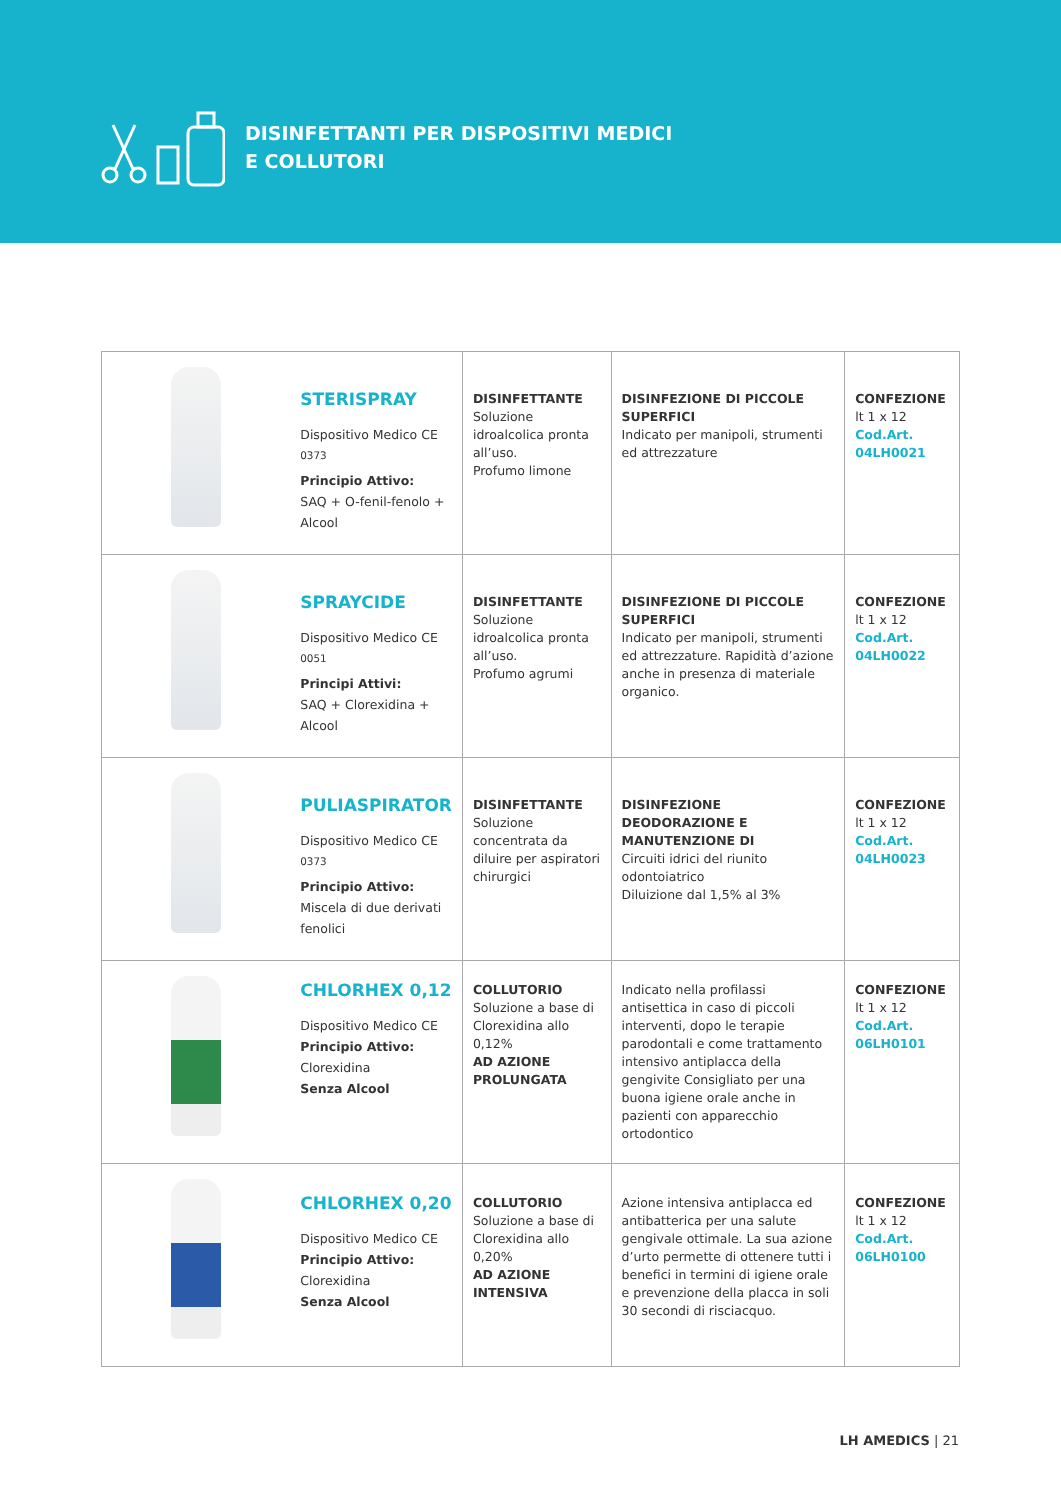DISINFETTANTI PER DISPOSITIVI MEDICI
E COLLUTORI
| | STERISPRAY Dispositivo Medico CE <sup>0373</sup> Principio Attivo: SAQ + O-fenil-fenolo + Alcool | DISINFETTANTE Soluzione idroalcolica pronta all’uso. Profumo limone | DISINFEZIONE DI PICCOLE SUPERFICI Indicato per manipoli, strumenti ed attrezzature | CONFEZIONE lt 1 x 12 Cod.Art. 04LH0021 |
| | SPRAYCIDE Dispositivo Medico CE <sup>0051</sup> Principi Attivi: SAQ + Clorexidina + Alcool | DISINFETTANTE Soluzione idroalcolica pronta all’uso. Profumo agrumi | DISINFEZIONE DI PICCOLE SUPERFICI Indicato per manipoli, strumenti ed attrezzature. Rapidità d’azione anche in presenza di materiale organico. | CONFEZIONE lt 1 x 12 Cod.Art. 04LH0022 |
| | PULIASPIRATOR Dispositivo Medico CE <sup>0373</sup> Principio Attivo: Miscela di due derivati fenolici | DISINFETTANTE Soluzione concentrata da diluire per aspiratori chirurgici | DISINFEZIONE DEODORAZIONE E MANUTENZIONE DI Circuiti idrici del riunito odontoiatrico Diluizione dal 1,5% al 3% | CONFEZIONE lt 1 x 12 Cod.Art. 04LH0023 |
| | CHLORHEX 0,12 Dispositivo Medico CE Principio Attivo: Clorexidina Senza Alcool | COLLUTORIO Soluzione a base di Clorexidina allo 0,12% AD AZIONE PROLUNGATA | Indicato nella profilassi antisettica in caso di piccoli interventi, dopo le terapie parodontali e come trattamento intensivo antiplacca della gengivite Consigliato per una buona igiene orale anche in pazienti con apparecchio ortodontico | CONFEZIONE lt 1 x 12 Cod.Art. 06LH0101 |
| | CHLORHEX 0,20 Dispositivo Medico CE Principio Attivo: Clorexidina Senza Alcool | COLLUTORIO Soluzione a base di Clorexidina allo 0,20% AD AZIONE INTENSIVA | Azione intensiva antiplacca ed antibatterica per una salute gengivale ottimale. La sua azione d’urto permette di ottenere tutti i benefici in termini di igiene orale e prevenzione della placca in soli 30 secondi di risciacquo. | CONFEZIONE lt 1 x 12 Cod.Art. 06LH0100 |
LH AMEDICS | 21